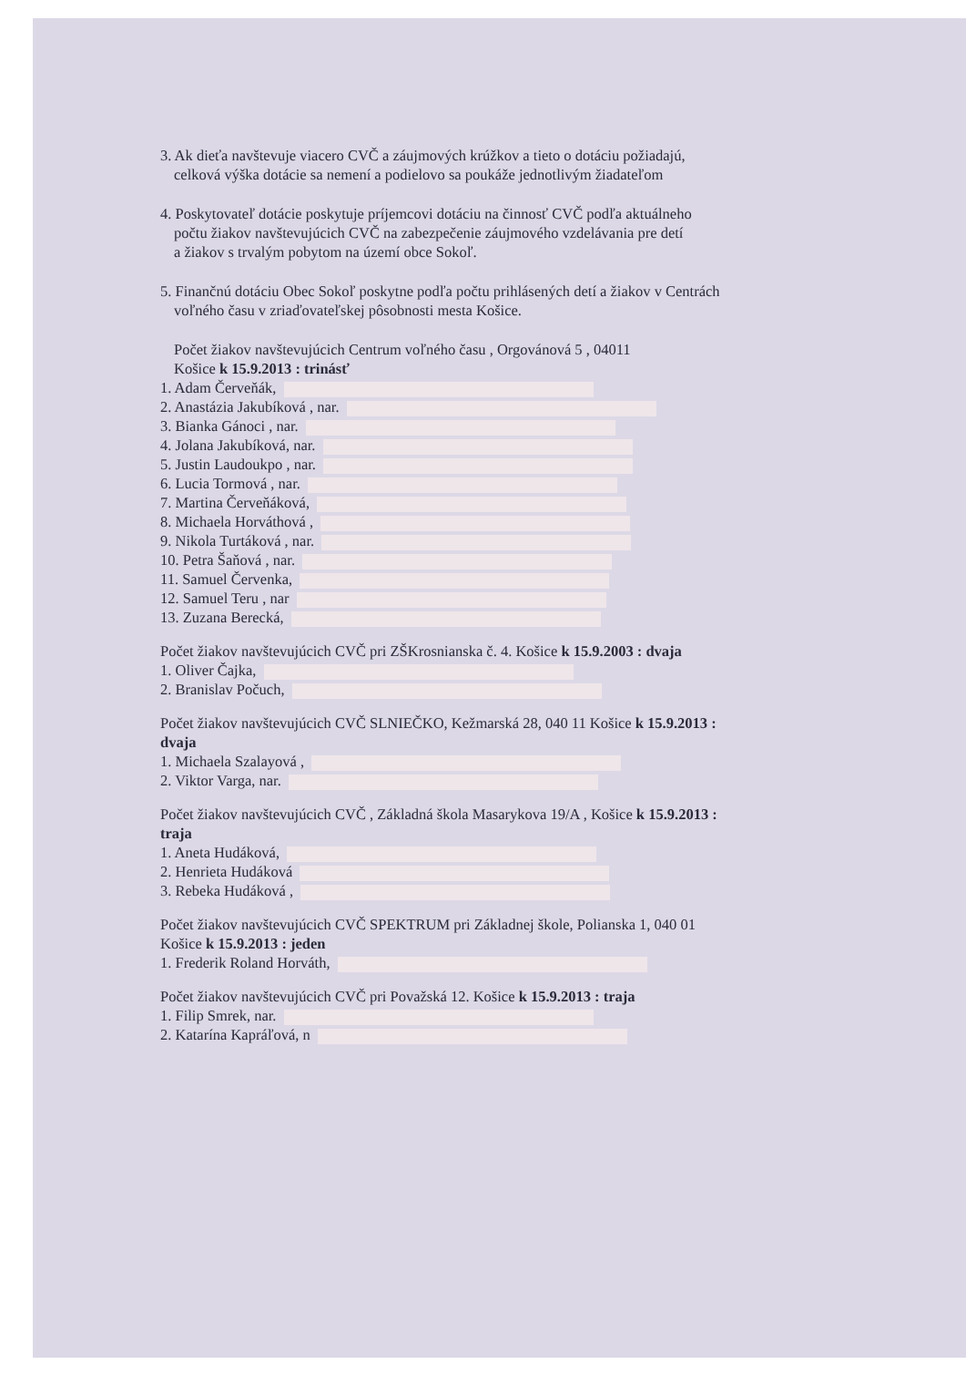3. Ak dieťa navštevuje viacero CVČ a záujmových krúžkov a tieto o dotáciu požiadajú,
celková výška dotácie sa nemení a podielovo sa poukáže jednotlivým žiadateľom
4. Poskytovateľ dotácie poskytuje príjemcovi dotáciu na činnosť CVČ podľa aktuálneho
počtu žiakov navštevujúcich CVČ na zabezpečenie záujmového vzdelávania pre detí
a žiakov s trvalým pobytom na území obce Sokoľ.
5. Finančnú dotáciu Obec Sokoľ poskytne podľa počtu prihlásených detí a žiakov v Centrách
voľného času v zriaďovateľskej pôsobnosti mesta Košice.
Počet žiakov navštevujúcich Centrum voľného času , Orgovánová 5 , 04011
Košice k 15.9.2013 : trinásť
1. Adam Červeňák,
2. Anastázia Jakubíková , nar.
3. Bianka Gánoci , nar.
4. Jolana Jakubíková, nar.
5. Justin Laudoukpo , nar.
6. Lucia Tormová , nar.
7. Martina Červeňáková,
8. Michaela Horváthová ,
9. Nikola Turtáková , nar.
10. Petra Šaňová , nar.
11. Samuel Červenka,
12. Samuel Teru , nar
13. Zuzana Berecká,
Počet žiakov navštevujúcich CVČ pri ZŠKrosnianska č. 4. Košice k 15.9.2003 : dvaja
1. Oliver Čajka,
2. Branislav Počuch,
Počet žiakov navštevujúcich CVČ SLNIEČKO, Kežmarská 28, 040 11 Košice k 15.9.2013 :
dvaja
1. Michaela Szalayová ,
2. Viktor Varga, nar.
Počet žiakov navštevujúcich CVČ , Základná škola Masarykova 19/A , Košice k 15.9.2013 :
traja
1. Aneta Hudáková,
2. Henrieta Hudáková
3. Rebeka Hudáková ,
Počet žiakov navštevujúcich CVČ SPEKTRUM pri Základnej škole, Polianska 1, 040 01
Košice k 15.9.2013 : jeden
1. Frederik Roland Horváth,
Počet žiakov navštevujúcich CVČ pri Považská 12. Košice k 15.9.2013 : traja
1. Filip Smrek, nar.
2. Katarína Kapráľová, n